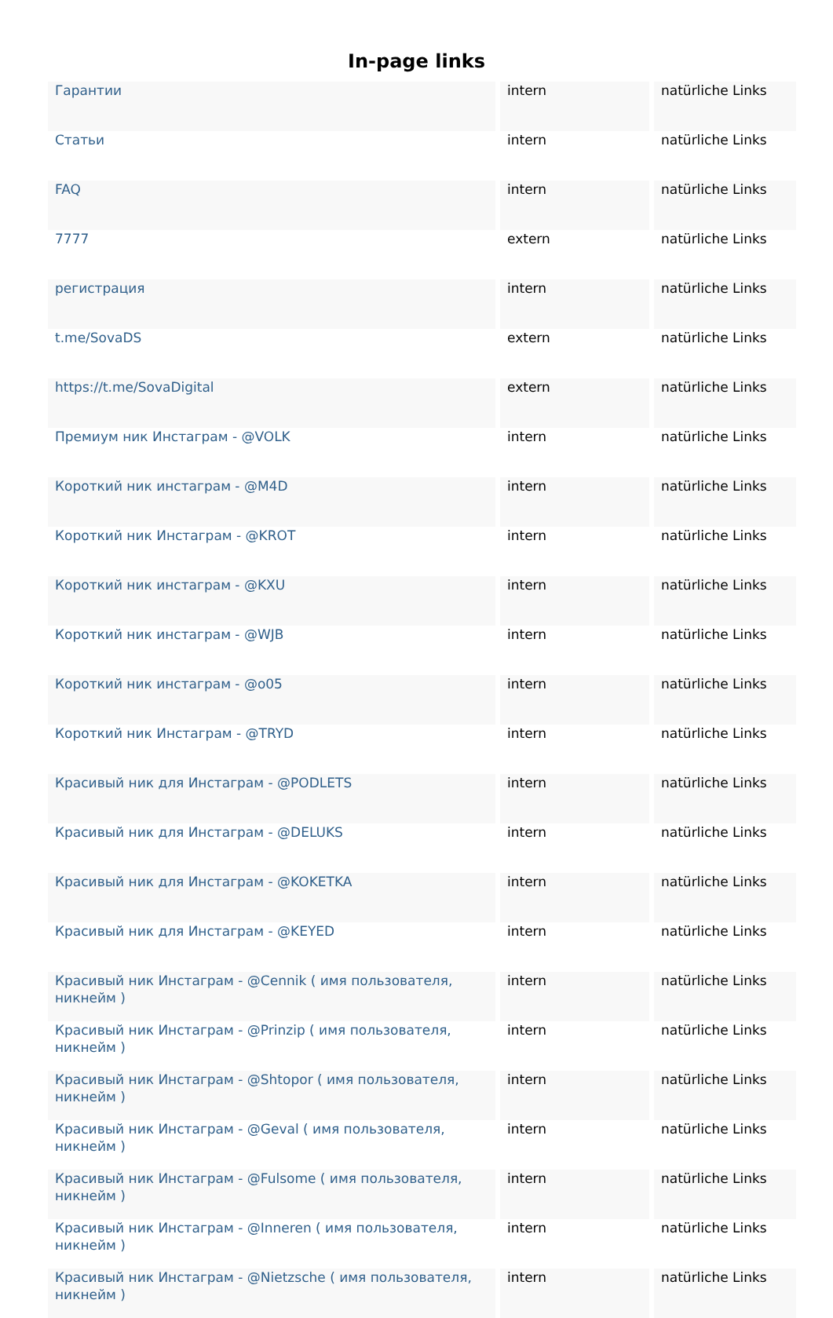In-page links
| Гарантии | intern | natürliche Links |
| Статьи | intern | natürliche Links |
| FAQ | intern | natürliche Links |
| 7777 | extern | natürliche Links |
| регистрация | intern | natürliche Links |
| t.me/SovaDS | extern | natürliche Links |
| https://t.me/SovaDigital | extern | natürliche Links |
| Премиум ник Инстаграм - @VOLK | intern | natürliche Links |
| Короткий ник инстаграм - @M4D | intern | natürliche Links |
| Короткий ник Инстаграм - @KROT | intern | natürliche Links |
| Короткий ник инстаграм - @KXU | intern | natürliche Links |
| Короткий ник инстаграм - @WJB | intern | natürliche Links |
| Короткий ник инстаграм - @o05 | intern | natürliche Links |
| Короткий ник Инстаграм - @TRYD | intern | natürliche Links |
| Красивый ник для Инстаграм - @PODLETS | intern | natürliche Links |
| Красивый ник для Инстаграм - @DELUKS | intern | natürliche Links |
| Красивый ник для Инстаграм - @KOKETKA | intern | natürliche Links |
| Красивый ник для Инстаграм - @KEYED | intern | natürliche Links |
| Красивый ник Инстаграм - @Cennik ( имя пользователя, никнейм ) | intern | natürliche Links |
| Красивый ник Инстаграм - @Prinzip ( имя пользователя, никнейм ) | intern | natürliche Links |
| Красивый ник Инстаграм - @Shtopor ( имя пользователя, никнейм ) | intern | natürliche Links |
| Красивый ник Инстаграм - @Geval ( имя пользователя, никнейм ) | intern | natürliche Links |
| Красивый ник Инстаграм - @Fulsome ( имя пользователя, никнейм ) | intern | natürliche Links |
| Красивый ник Инстаграм - @Inneren ( имя пользователя, никнейм ) | intern | natürliche Links |
| Красивый ник Инстаграм - @Nietzsche ( имя пользователя, никнейм ) | intern | natürliche Links |